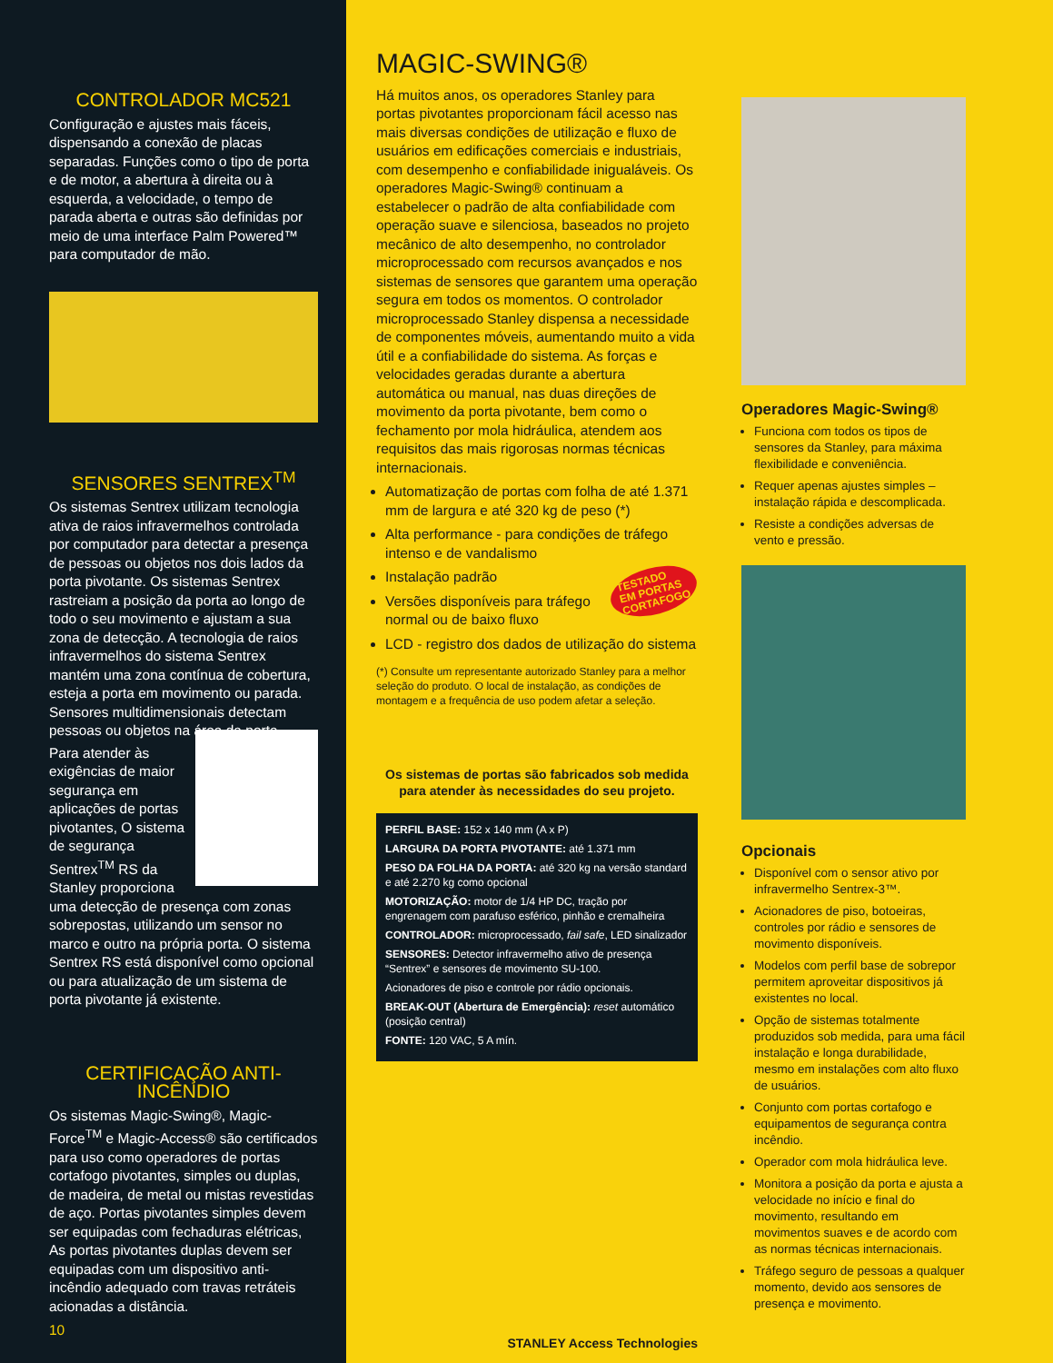CONTROLADOR MC521
Configuração e ajustes mais fáceis, dispensando a conexão de placas separadas. Funções como o tipo de porta e de motor, a abertura à direita ou à esquerda, a velocidade, o tempo de parada aberta e outras são definidas por meio de uma interface Palm Powered™ para computador de mão.
SENSORES SENTREX<sup>TM</sup>
Os sistemas Sentrex utilizam tecnologia ativa de raios infravermelhos controlada por computador para detectar a presença de pessoas ou objetos nos dois lados da porta pivotante. Os sistemas Sentrex rastreiam a posição da porta ao longo de todo o seu movimento e ajustam a sua zona de detecção. A tecnologia de raios infravermelhos do sistema Sentrex mantém uma zona contínua de cobertura, esteja a porta em movimento ou parada. Sensores multidimensionais detectam pessoas ou objetos na área da porta.
Para atender às exigências de maior segurança em aplicações de portas pivotantes, O sistema de segurança Sentrex<sup>TM</sup> RS da Stanley proporciona uma detecção de presença com zonas sobrepostas, utilizando um sensor no marco e outro na própria porta. O sistema Sentrex RS está disponível como opcional ou para atualização de um sistema de porta pivotante já existente.
CERTIFICAÇÃO ANTI-INCÊNDIO
Os sistemas Magic-Swing®, Magic-Force<sup>TM</sup> e Magic-Access® são certificados para uso como operadores de portas cortafogo pivotantes, simples ou duplas, de madeira, de metal ou mistas revestidas de aço. Portas pivotantes simples devem ser equipadas com fechaduras elétricas, As portas pivotantes duplas devem ser equipadas com um dispositivo anti-incêndio adequado com travas retráteis acionadas a distância.
10
MAGIC-SWING®
Há muitos anos, os operadores Stanley para portas pivotantes proporcionam fácil acesso nas mais diversas condições de utilização e fluxo de usuários em edificações comerciais e industriais, com desempenho e confiabilidade inigualáveis. Os operadores Magic-Swing® continuam a estabelecer o padrão de alta confiabilidade com operação suave e silenciosa, baseados no projeto mecânico de alto desempenho, no controlador microprocessado com recursos avançados e nos sistemas de sensores que garantem uma operação segura em todos os momentos. O controlador microprocessado Stanley dispensa a necessidade de componentes móveis, aumentando muito a vida útil e a confiabilidade do sistema. As forças e velocidades geradas durante a abertura automática ou manual, nas duas direções de movimento da porta pivotante, bem como o fechamento por mola hidráulica, atendem aos requisitos das mais rigorosas normas técnicas internacionais.
Automatização de portas com folha de até 1.371 mm de largura e até 320 kg de peso (*)
Alta performance - para condições de tráfego intenso e de vandalismo
Instalação padrão TESTADO
EM PORTAS
CORTAFOGO
Versões disponíveis para tráfego normal ou de baixo fluxo
LCD - registro dos dados de utilização do sistema
(*) Consulte um representante autorizado Stanley para a melhor seleção do produto. O local de instalação, as condições de montagem e a frequência de uso podem afetar a seleção.
Os sistemas de portas são fabricados sob medida para atender às necessidades do seu projeto.
PERFIL BASE: 152 x 140 mm (A x P)
LARGURA DA PORTA PIVOTANTE: até 1.371 mm
PESO DA FOLHA DA PORTA: até 320 kg na versão standard e até 2.270 kg como opcional
MOTORIZAÇÃO: motor de 1/4 HP DC, tração por engrenagem com parafuso esférico, pinhão e cremalheira
CONTROLADOR: microprocessado, fail safe, LED sinalizador
SENSORES: Detector infravermelho ativo de presença “Sentrex” e sensores de movimento SU-100.
Acionadores de piso e controle por rádio opcionais.
BREAK-OUT (Abertura de Emergência): reset automático (posição central)
FONTE: 120 VAC, 5 A mín.
STANLEY Access Technologies
Operadores Magic-Swing®
Funciona com todos os tipos de sensores da Stanley, para máxima flexibilidade e conveniência.
Requer apenas ajustes simples – instalação rápida e descomplicada.
Resiste a condições adversas de vento e pressão.
Opcionais
Disponível com o sensor ativo por infravermelho Sentrex-3™.
Acionadores de piso, botoeiras, controles por rádio e sensores de movimento disponíveis.
Modelos com perfil base de sobrepor permitem aproveitar dispositivos já existentes no local.
Opção de sistemas totalmente produzidos sob medida, para uma fácil instalação e longa durabilidade, mesmo em instalações com alto fluxo de usuários.
Conjunto com portas cortafogo e equipamentos de segurança contra incêndio.
Operador com mola hidráulica leve.
Monitora a posição da porta e ajusta a velocidade no início e final do movimento, resultando em movimentos suaves e de acordo com as normas técnicas internacionais.
Tráfego seguro de pessoas a qualquer momento, devido aos sensores de presença e movimento.